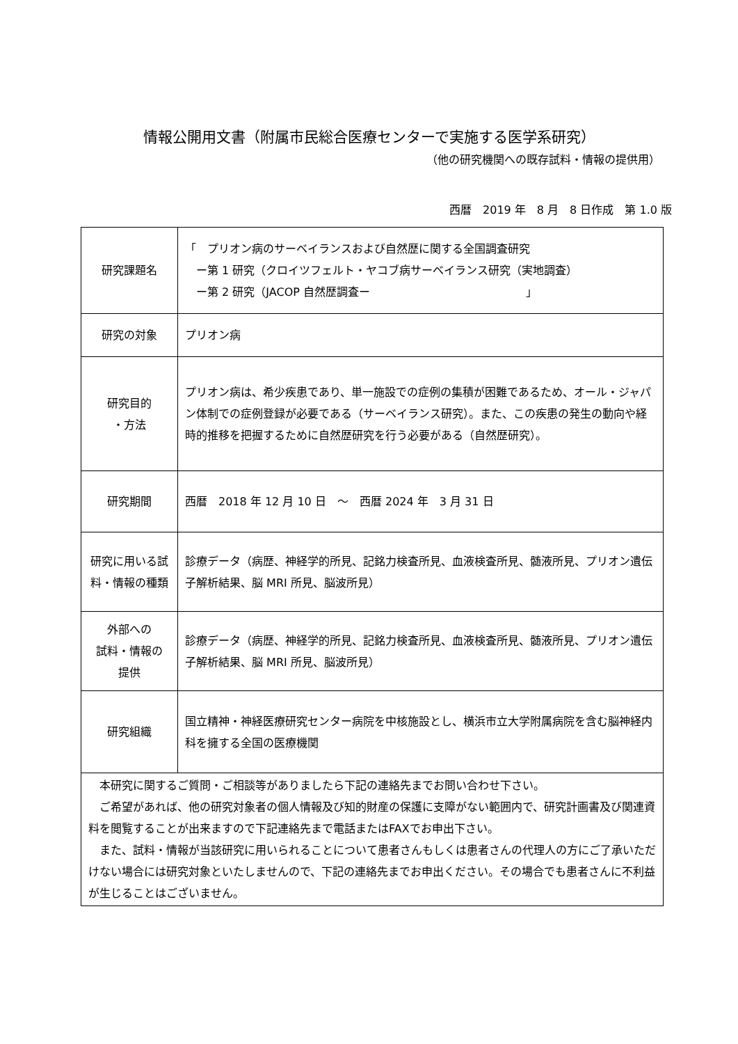情報公開用文書（附属市民総合医療センターで実施する医学系研究）
（他の研究機関への既存試料・情報の提供用）
西暦　2019 年　8 月　8 日作成　第 1.0 版
| 研究課題名 | 「 プリオン病のサーベイランスおよび自然歴に関する全国調査研究 ー第 1 研究（クロイツフェルト・ヤコブ病サーベイランス研究（実地調査） ー第 2 研究（JACOP 自然歴調査ー 」 |
| 研究の対象 | プリオン病 |
| 研究目的 ・方法 | プリオン病は、希少疾患であり、単一施設での症例の集積が困難であるため、オール・ジャパン体制での症例登録が必要である（サーベイランス研究）。また、この疾患の発生の動向や経時的推移を把握するために自然歴研究を行う必要がある（自然歴研究）。 |
| 研究期間 | 西暦 2018 年 12 月 10 日 ～ 西暦 2024 年 3 月 31 日 |
| 研究に用いる試料・情報の種類 | 診療データ（病歴、神経学的所見、記銘力検査所見、血液検査所見、髄液所見、プリオン遺伝子解析結果、脳 MRI 所見、脳波所見） |
| 外部への 試料・情報の 提供 | 診療データ（病歴、神経学的所見、記銘力検査所見、血液検査所見、髄液所見、プリオン遺伝子解析結果、脳 MRI 所見、脳波所見） |
| 研究組織 | 国立精神・神経医療研究センター病院を中核施設とし、横浜市立大学附属病院を含む脳神経内科を擁する全国の医療機関 |
| 本研究に関するご質問・ご相談等がありましたら下記の連絡先までお問い合わせ下さい。 ご希望があれば、他の研究対象者の個人情報及び知的財産の保護に支障がない範囲内で、研究計画書及び関連資料を閲覧することが出来ますので下記連絡先まで電話またはFAXでお申出下さい。 また、試料・情報が当該研究に用いられることについて患者さんもしくは患者さんの代理人の方にご了承いただけない場合には研究対象といたしませんので、下記の連絡先までお申出ください。その場合でも患者さんに不利益が生じることはございません。 | |